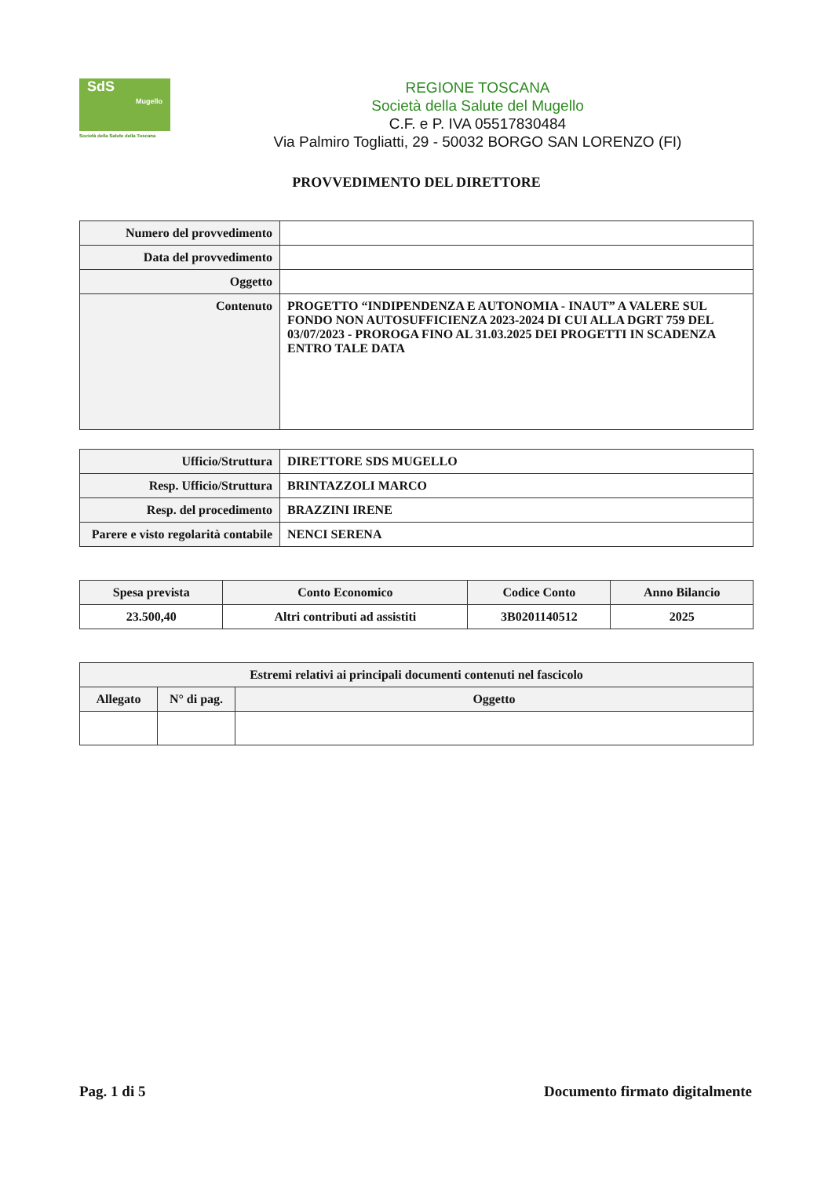SdS
Mugello
Società della Salute della Toscana
REGIONE TOSCANA
Società della Salute del Mugello
C.F. e P. IVA 05517830484
Via Palmiro Togliatti, 29 - 50032 BORGO SAN LORENZO (FI)
PROVVEDIMENTO DEL DIRETTORE
| Numero del provvedimento | |
| Data del provvedimento | |
| Oggetto | |
| Contenuto | PROGETTO “INDIPENDENZA E AUTONOMIA - INAUT” A VALERE SUL FONDO NON AUTOSUFFICIENZA 2023-2024 DI CUI ALLA DGRT 759 DEL 03/07/2023 - PROROGA FINO AL 31.03.2025 DEI PROGETTI IN SCADENZA ENTRO TALE DATA |
| Ufficio/Struttura | DIRETTORE SDS MUGELLO |
| Resp. Ufficio/Struttura | BRINTAZZOLI MARCO |
| Resp. del procedimento | BRAZZINI IRENE |
| Parere e visto regolarità contabile | NENCI SERENA |
| Spesa prevista | Conto Economico | Codice Conto | Anno Bilancio |
| --- | --- | --- | --- |
| 23.500,40 | Altri contributi ad assistiti | 3B0201140512 | 2025 |
| Estremi relativi ai principali documenti contenuti nel fascicolo | | |
| --- | --- | --- |
| Allegato | N° di pag. | Oggetto |
Pag. 1 di 5 Documento firmato digitalmente